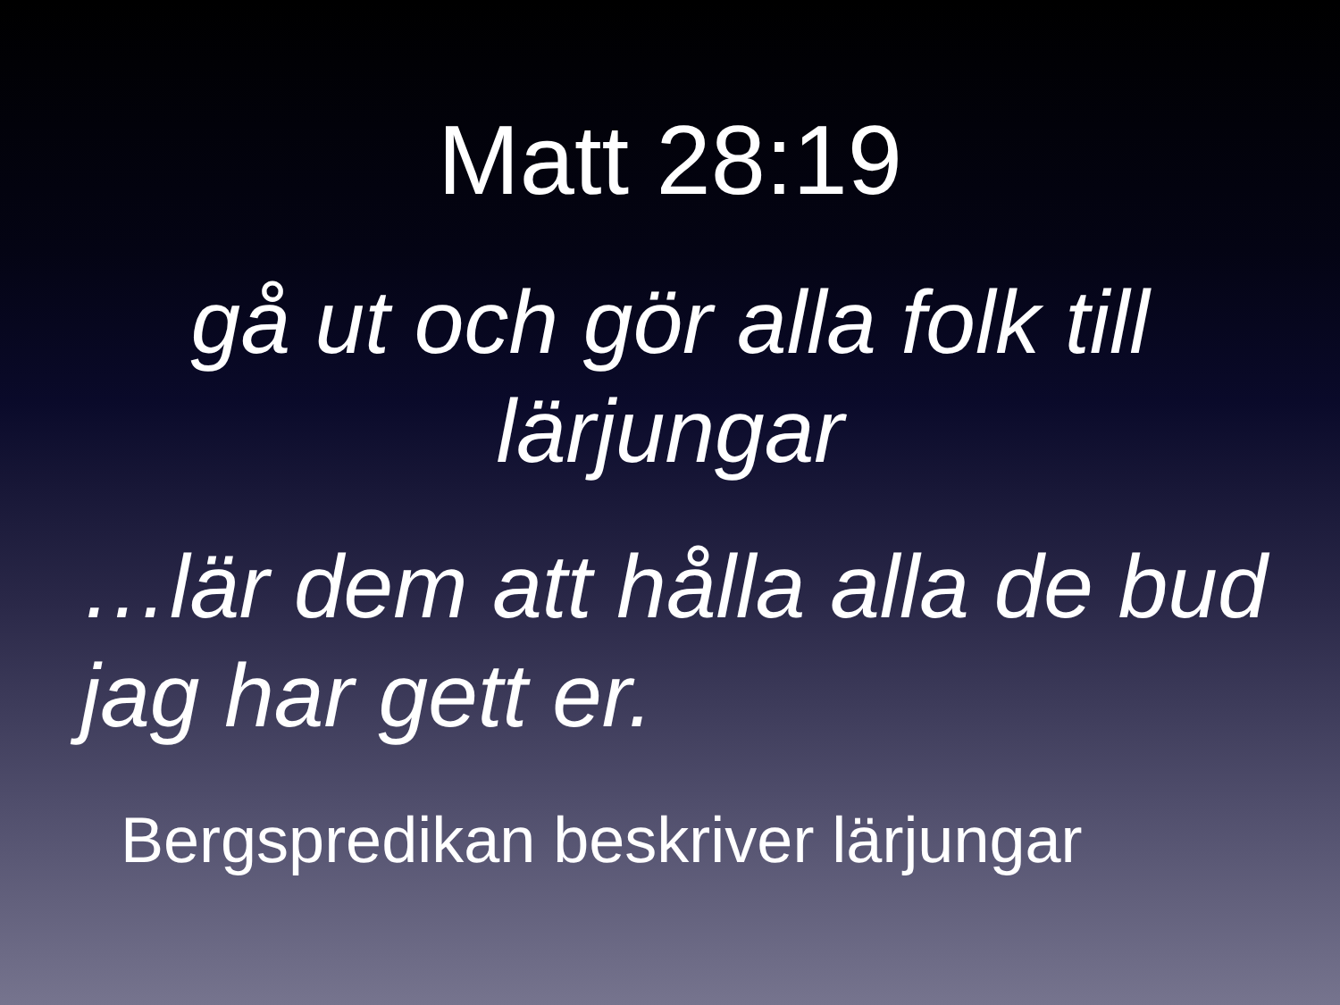Matt 28:19
gå ut och gör alla folk till
lärjungar
…lär dem att hålla alla de bud
jag har gett er.
Bergspredikan beskriver lärjungar